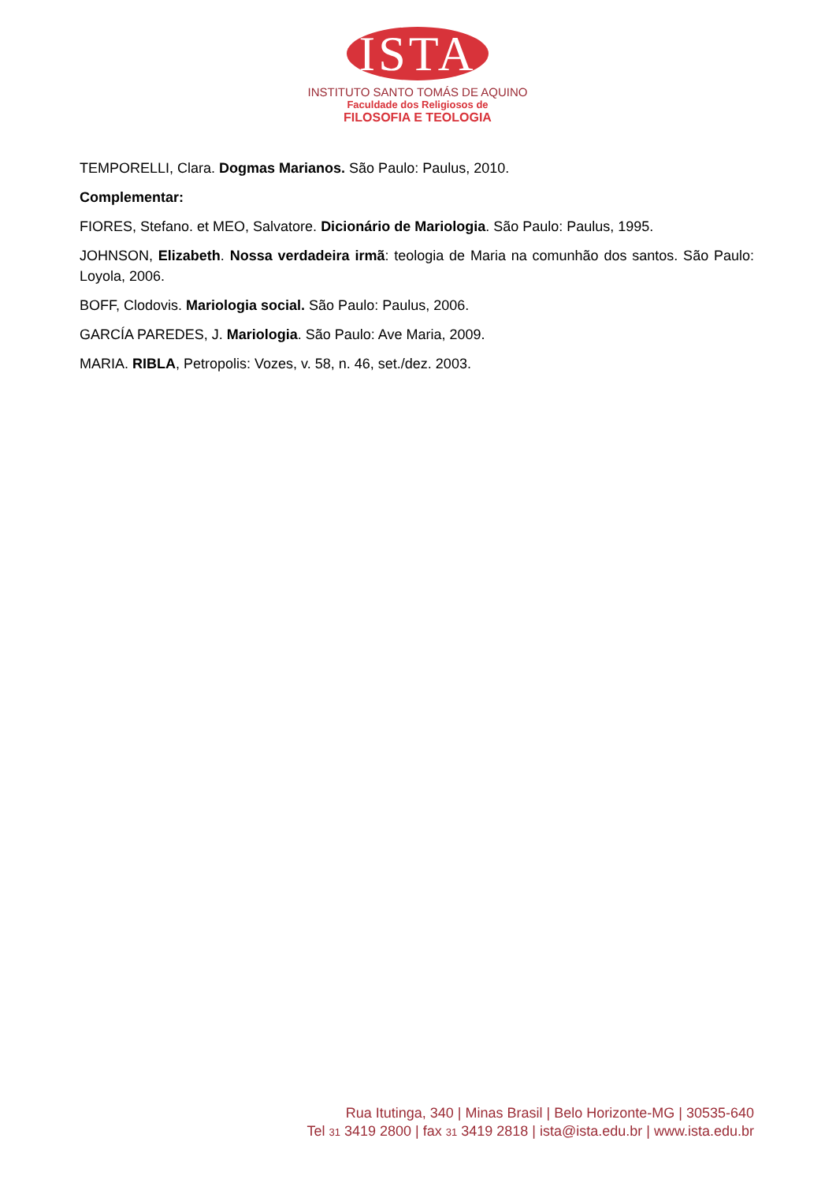ISTA
INSTITUTO SANTO TOMÁS DE AQUINO
Faculdade dos Religiosos de
FILOSOFIA E TEOLOGIA
TEMPORELLI, Clara. Dogmas Marianos. São Paulo: Paulus, 2010.
Complementar:
FIORES, Stefano. et MEO, Salvatore. Dicionário de Mariologia. São Paulo: Paulus, 1995.
JOHNSON, Elizabeth. Nossa verdadeira irmã: teologia de Maria na comunhão dos santos. São Paulo: Loyola, 2006.
BOFF, Clodovis. Mariologia social. São Paulo: Paulus, 2006.
GARCÍA PAREDES, J. Mariologia. São Paulo: Ave Maria, 2009.
MARIA. RIBLA, Petropolis: Vozes, v. 58, n. 46, set./dez. 2003.
Rua Itutinga, 340 | Minas Brasil | Belo Horizonte-MG | 30535-640
Tel 31 3419 2800 | fax 31 3419 2818 | ista@ista.edu.br | www.ista.edu.br